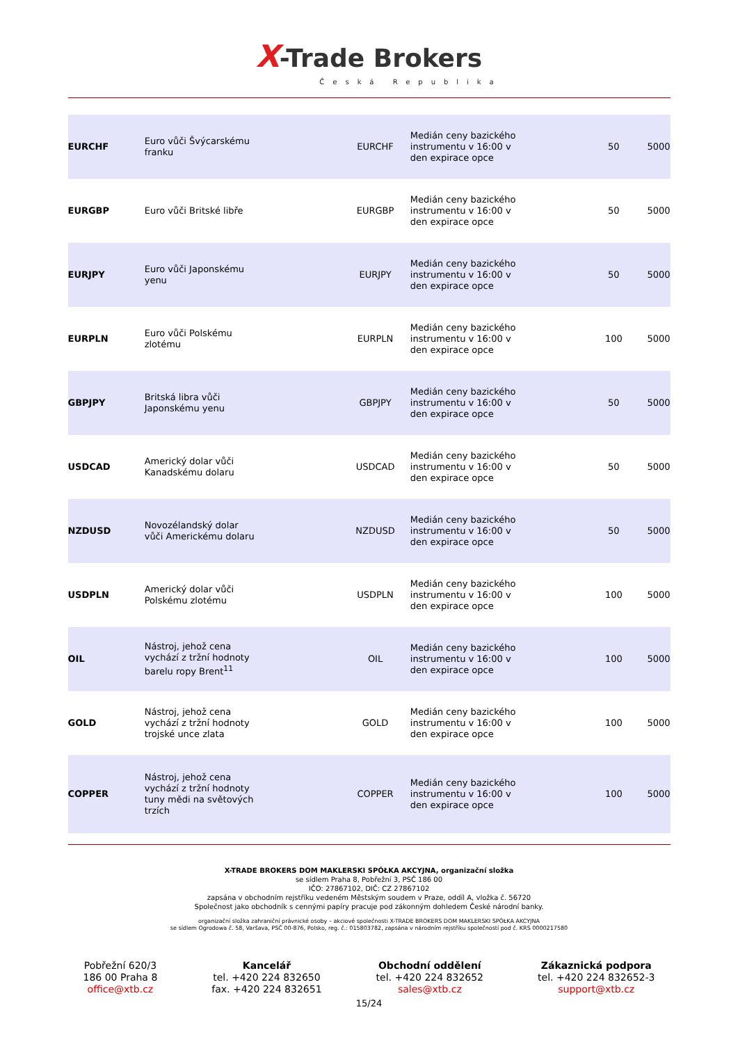X-Trade Brokers
Česká Republika
| EURCHF | Euro vůči Švýcarskému franku | EURCHF | Medián ceny bazického instrumentu v 16:00 v den expirace opce | 50 | 5000 |
| EURGBP | Euro vůči Britské libře | EURGBP | Medián ceny bazického instrumentu v 16:00 v den expirace opce | 50 | 5000 |
| EURJPY | Euro vůči Japonskému yenu | EURJPY | Medián ceny bazického instrumentu v 16:00 v den expirace opce | 50 | 5000 |
| EURPLN | Euro vůči Polskému zlotému | EURPLN | Medián ceny bazického instrumentu v 16:00 v den expirace opce | 100 | 5000 |
| GBPJPY | Britská libra vůči Japonskému yenu | GBPJPY | Medián ceny bazického instrumentu v 16:00 v den expirace opce | 50 | 5000 |
| USDCAD | Americký dolar vůči Kanadskému dolaru | USDCAD | Medián ceny bazického instrumentu v 16:00 v den expirace opce | 50 | 5000 |
| NZDUSD | Novozélandský dolar vůči Americkému dolaru | NZDUSD | Medián ceny bazického instrumentu v 16:00 v den expirace opce | 50 | 5000 |
| USDPLN | Americký dolar vůči Polskému zlotému | USDPLN | Medián ceny bazického instrumentu v 16:00 v den expirace opce | 100 | 5000 |
| OIL | Nástroj, jehož cena vychází z tržní hodnoty barelu ropy Brent<sup>11</sup> | OIL | Medián ceny bazického instrumentu v 16:00 v den expirace opce | 100 | 5000 |
| GOLD | Nástroj, jehož cena vychází z tržní hodnoty trojské unce zlata | GOLD | Medián ceny bazického instrumentu v 16:00 v den expirace opce | 100 | 5000 |
| COPPER | Nástroj, jehož cena vychází z tržní hodnoty tuny mědi na světových trzích | COPPER | Medián ceny bazického instrumentu v 16:00 v den expirace opce | 100 | 5000 |
X-TRADE BROKERS DOM MAKLERSKI SPÓŁKA AKCYJNA, organizační složka
se sídlem Praha 8, Pobřežní 3, PSČ 186 00
IČO: 27867102, DIČ: CZ 27867102
zapsána v obchodním rejstříku vedeném Městským soudem v Praze, oddíl A, vložka č. 56720
Společnost jako obchodník s cennými papíry pracuje pod zákonným dohledem České národní banky.
organizační složka zahraniční právnické osoby – akciové společnosti X-TRADE BROKERS DOM MAKLERSKI SPÓŁKA AKCYJNA
se sídlem Ogrodowa č. 58, Varšava, PSČ 00-876, Polsko, reg. č.: 015803782, zapsána v národním rejstříku společností pod č. KRS 0000217580
Pobřežní 620/3
186 00 Praha 8
office@xtb.cz
Kancelář
tel. +420 224 832650
fax. +420 224 832651
Obchodní oddělení
tel. +420 224 832652
sales@xtb.cz
Zákaznická podpora
tel. +420 224 832652-3
support@xtb.cz
15/24